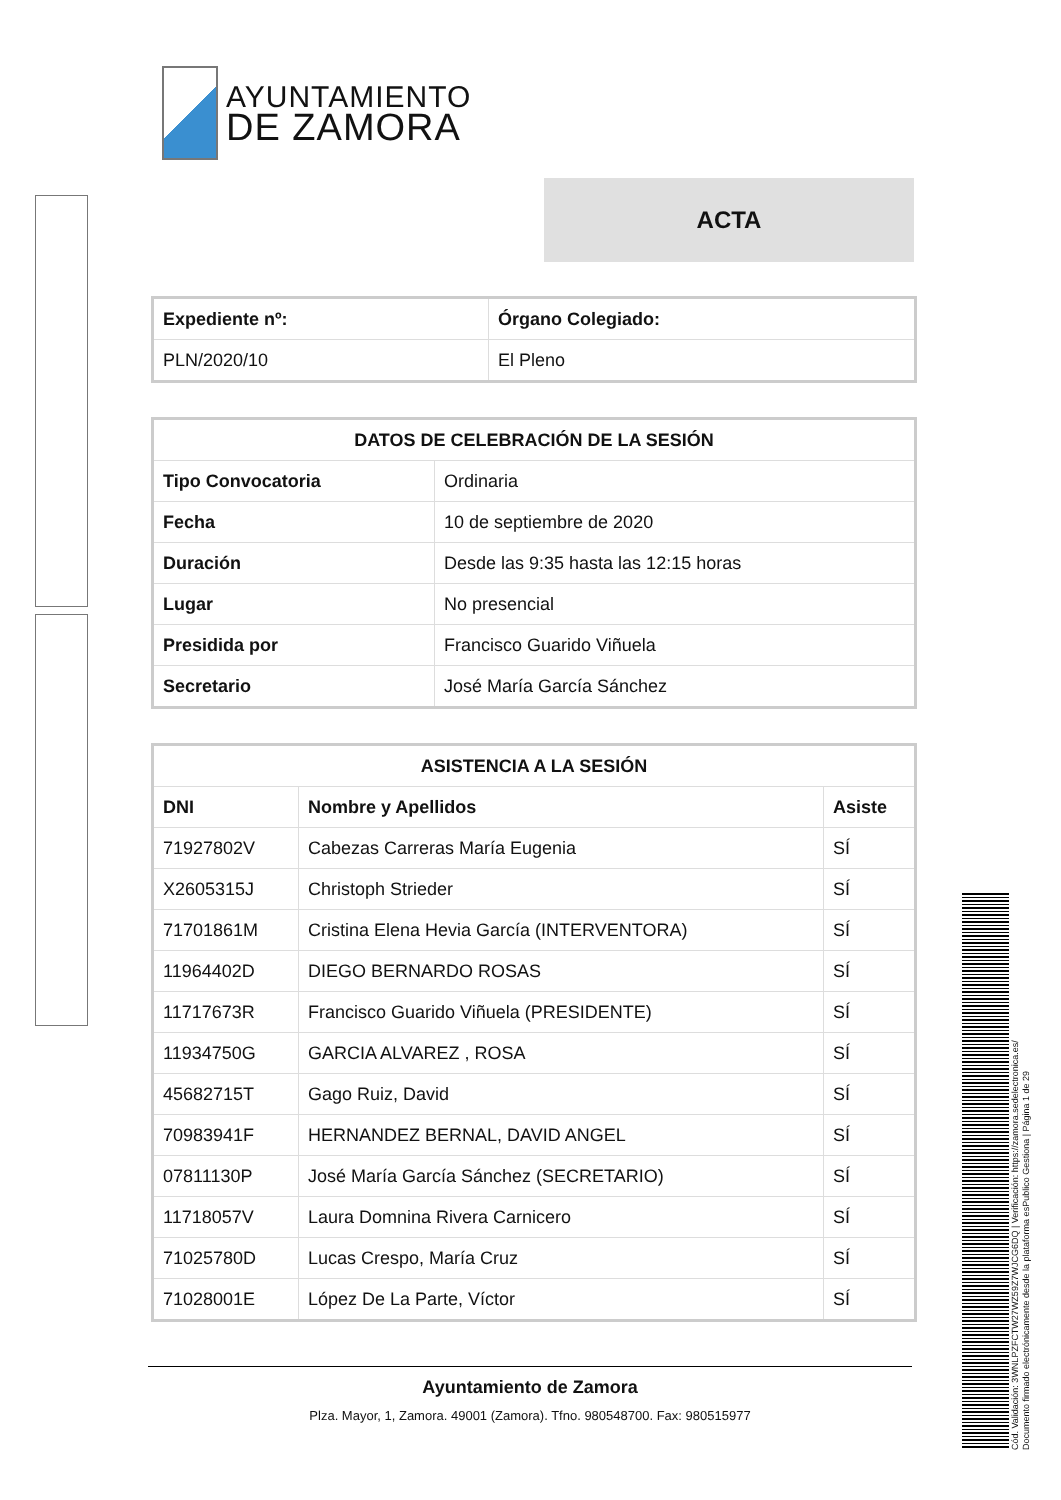AYUNTAMIENTO
DE ZAMORA
ACTA
| Expediente nº: | Órgano Colegiado: |
| --- | --- |
| PLN/2020/10 | El Pleno |
| DATOS DE CELEBRACIÓN DE LA SESIÓN | |
| --- | --- |
| Tipo Convocatoria | Ordinaria |
| Fecha | 10 de septiembre de 2020 |
| Duración | Desde las 9:35 hasta las 12:15 horas |
| Lugar | No presencial |
| Presidida por | Francisco Guarido Viñuela |
| Secretario | José María García Sánchez |
| ASISTENCIA A LA SESIÓN | | |
| --- | --- | --- |
| DNI | Nombre y Apellidos | Asiste |
| 71927802V | Cabezas Carreras María Eugenia | SÍ |
| X2605315J | Christoph Strieder | SÍ |
| 71701861M | Cristina Elena Hevia García (INTERVENTORA) | SÍ |
| 11964402D | DIEGO BERNARDO ROSAS | SÍ |
| 11717673R | Francisco Guarido Viñuela (PRESIDENTE) | SÍ |
| 11934750G | GARCIA ALVAREZ , ROSA | SÍ |
| 45682715T | Gago Ruiz, David | SÍ |
| 70983941F | HERNANDEZ BERNAL, DAVID ANGEL | SÍ |
| 07811130P | José María García Sánchez (SECRETARIO) | SÍ |
| 11718057V | Laura Domnina Rivera Carnicero | SÍ |
| 71025780D | Lucas Crespo, María Cruz | SÍ |
| 71028001E | López De La Parte, Víctor | SÍ |
Ayuntamiento de Zamora
Plza. Mayor, 1, Zamora. 49001 (Zamora). Tfno. 980548700. Fax: 980515977
Cód. Validación: 3WNLPZFCTW27WZ59Z7WJCG6DQ | Verificación: https://zamora.sedelectronica.es/
Documento firmado electrónicamente desde la plataforma esPublico Gestiona | Página 1 de 29